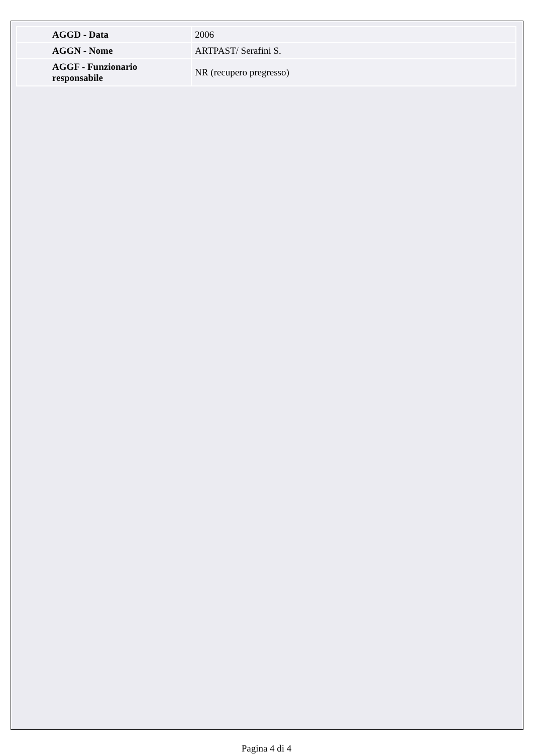| AGGD - Data | 2006 |
| AGGN - Nome | ARTPAST/ Serafini S. |
| AGGF - Funzionario responsabile | NR (recupero pregresso) |
Pagina 4 di 4